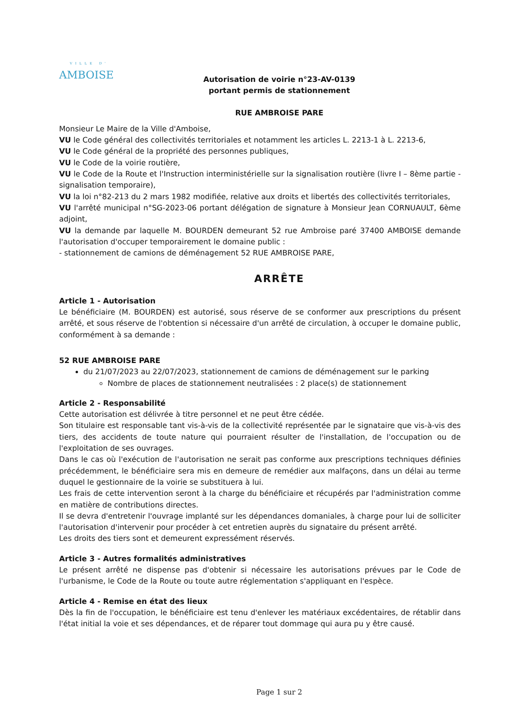VILLE D'
AMBOISE
Autorisation de voirie n°23-AV-0139
portant permis de stationnement
RUE AMBROISE PARE
Monsieur Le Maire de la Ville d'Amboise,
VU le Code général des collectivités territoriales et notamment les articles L. 2213-1 à L. 2213-6,
VU le Code général de la propriété des personnes publiques,
VU le Code de la voirie routière,
VU le Code de la Route et l'Instruction interministérielle sur la signalisation routière (livre I – 8ème partie - signalisation temporaire),
VU la loi n°82-213 du 2 mars 1982 modifiée, relative aux droits et libertés des collectivités territoriales,
VU l'arrêté municipal n°SG-2023-06 portant délégation de signature à Monsieur Jean CORNUAULT, 6ème adjoint,
VU la demande par laquelle M. BOURDEN demeurant 52 rue Ambroise paré 37400 AMBOISE demande l'autorisation d'occuper temporairement le domaine public :
- stationnement de camions de déménagement 52 RUE AMBROISE PARE,
ARRÊTE
Article 1 - Autorisation
Le bénéficiaire (M. BOURDEN) est autorisé, sous réserve de se conformer aux prescriptions du présent arrêté, et sous réserve de l'obtention si nécessaire d'un arrêté de circulation, à occuper le domaine public, conformément à sa demande :
52 RUE AMBROISE PARE
du 21/07/2023 au 22/07/2023, stationnement de camions de déménagement sur le parking
Nombre de places de stationnement neutralisées : 2 place(s) de stationnement
Article 2 - Responsabilité
Cette autorisation est délivrée à titre personnel et ne peut être cédée.
Son titulaire est responsable tant vis-à-vis de la collectivité représentée par le signataire que vis-à-vis des tiers, des accidents de toute nature qui pourraient résulter de l'installation, de l'occupation ou de l'exploitation de ses ouvrages.
Dans le cas où l'exécution de l'autorisation ne serait pas conforme aux prescriptions techniques définies précédemment, le bénéficiaire sera mis en demeure de remédier aux malfaçons, dans un délai au terme duquel le gestionnaire de la voirie se substituera à lui.
Les frais de cette intervention seront à la charge du bénéficiaire et récupérés par l'administration comme en matière de contributions directes.
Il se devra d'entretenir l'ouvrage implanté sur les dépendances domaniales, à charge pour lui de solliciter l'autorisation d'intervenir pour procéder à cet entretien auprès du signataire du présent arrêté.
Les droits des tiers sont et demeurent expressément réservés.
Article 3 - Autres formalités administratives
Le présent arrêté ne dispense pas d'obtenir si nécessaire les autorisations prévues par le Code de l'urbanisme, le Code de la Route ou toute autre réglementation s'appliquant en l'espèce.
Article 4 - Remise en état des lieux
Dès la fin de l'occupation, le bénéficiaire est tenu d'enlever les matériaux excédentaires, de rétablir dans l'état initial la voie et ses dépendances, et de réparer tout dommage qui aura pu y être causé.
Page 1 sur 2